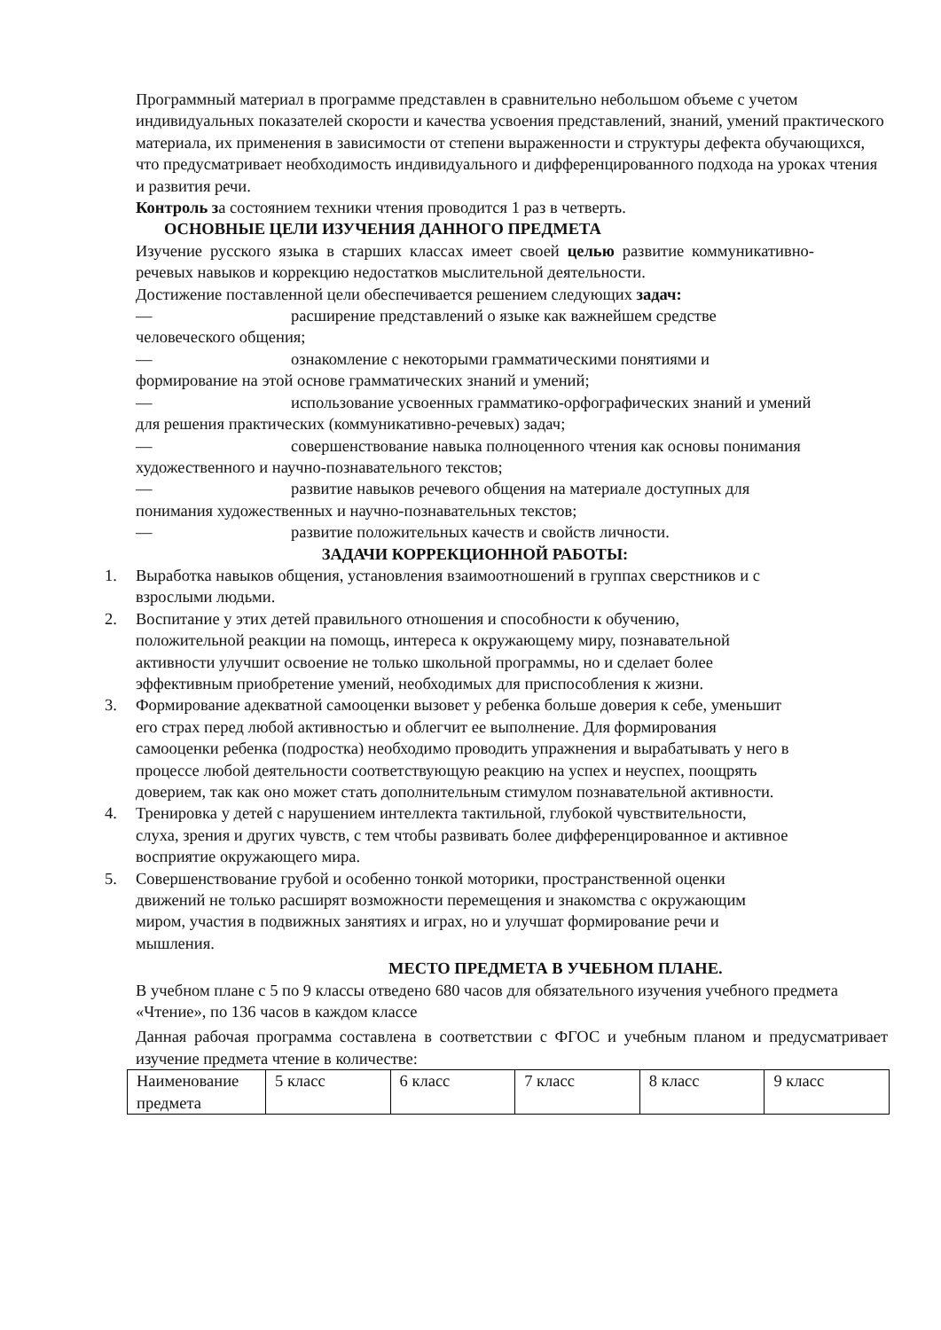Программный материал в программе представлен в сравнительно небольшом объеме с учетом индивидуальных показателей скорости и качества усвоения представлений, знаний, умений практического материала, их применения в зависимости от степени выраженности и структуры дефекта обучающихся, что предусматривает необходимость индивидуального и дифференцированного подхода на уроках чтения и развития речи.
Контроль за состоянием техники чтения проводится 1 раз в четверть.
ОСНОВНЫЕ ЦЕЛИ ИЗУЧЕНИЯ ДАННОГО ПРЕДМЕТА
Изучение русского языка в старших классах имеет своей целью развитие коммуникативно-речевых навыков и коррекцию недостатков мыслительной деятельности.
Достижение поставленной цели обеспечивается решением следующих задач:
— расширение представлений о языке как важнейшем средстве человеческого общения;
— ознакомление с некоторыми грамматическими понятиями и формирование на этой основе грамматических знаний и умений;
— использование усвоенных грамматико-орфографических знаний и умений для решения практических (коммуникативно-речевых) задач;
— совершенствование навыка полноценного чтения как основы понимания художественного и научно-познавательного текстов;
— развитие навыков речевого общения на материале доступных для понимания художественных и научно-познавательных текстов;
— развитие положительных качеств и свойств личности.
ЗАДАЧИ КОРРЕКЦИОННОЙ РАБОТЫ:
1. Выработка навыков общения, установления взаимоотношений в группах сверстников и с взрослыми людьми.
2. Воспитание у этих детей правильного отношения и способности к обучению, положительной реакции на помощь, интереса к окружающему миру, познавательной активности улучшит освоение не только школьной программы, но и сделает более эффективным приобретение умений, необходимых для приспособления к жизни.
3. Формирование адекватной самооценки вызовет у ребенка больше доверия к себе, уменьшит его страх перед любой активностью и облегчит ее выполнение. Для формирования самооценки ребенка (подростка) необходимо проводить упражнения и вырабатывать у него в процессе любой деятельности соответствующую реакцию на успех и неуспех, поощрять доверием, так как оно может стать дополнительным стимулом познавательной активности.
4. Тренировка у детей с нарушением интеллекта тактильной, глубокой чувствительности, слуха, зрения и других чувств, с тем чтобы развивать более дифференцированное и активное восприятие окружающего мира.
5. Совершенствование грубой и особенно тонкой моторики, пространственной оценки движений не только расширят возможности перемещения и знакомства с окружающим миром, участия в подвижных занятиях и играх, но и улучшат формирование речи и мышления.
МЕСТО ПРЕДМЕТА В УЧЕБНОМ ПЛАНЕ.
В учебном плане с 5 по 9 классы отведено 680 часов для обязательного изучения учебного предмета «Чтение», по 136 часов в каждом классе
Данная рабочая программа составлена в соответствии с ФГОС и учебным планом и предусматривает изучение предмета чтение в количестве:
| Наименование предмета | 5 класс | 6 класс | 7 класс | 8 класс | 9 класс |